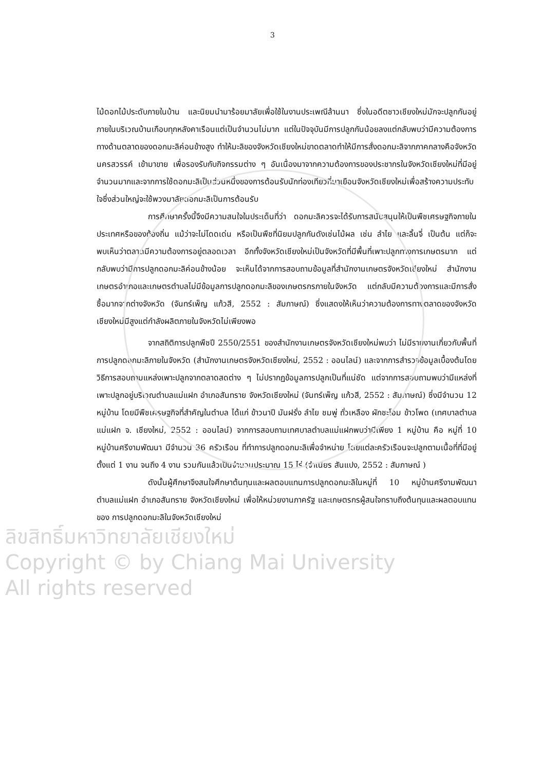3
ไม้ดอกไม้ประดับภายในบ้าน และนิยมนำมาร้อยมาลัยเพื่อใช้ในงานประเพณีล้านนา ซึ่งในอดีตชาวเชียงใหม่มักจะปลูกกันอยู่ภายในบริเวณบ้านเกือบทุกหลังคาเรือนแต่เป็นจำนวนไม่มาก แต่ในปัจจุบันมีการปลูกกันน้อยลงแต่กลับพบว่ามีความต้องการทางด้านตลาดของดอกมะลิค่อนข้างสูง ทำให้มะลิของจังหวัดเชียงใหม่ขาดตลาดทำให้มีการสั่งดอกมะลิจากภาคกลางคือจังหวัดนครสวรรค์ เข้ามาขาย เพื่อรองรับกับกิจกรรมต่าง ๆ อันเนื่องมาจากความต้องการของประชากรในจังหวัดเชียงใหม่ที่มีอยู่จำนวนมากและจากการใช้ดอกมะลิเป็นส่วนหนึ่งของการต้อนรับนักท่องเที่ยวที่มาเยือนจังหวัดเชียงใหม่เพื่อสร้างความประทับใจซึ่งส่วนใหญ่จะใช้พวงมาลัยดอกมะลิเป็นการต้อนรับ
การศึกษาครั้งนี้จึงมีความสนใจในประเด็นที่ว่า ดอกมะลิควรจะได้รับการสนับสนุนให้เป็นพืชเศรษฐกิจภายในประเทศหรือของท้องถิ่น แม้ว่าจะไม่โดดเด่น หรือเป็นพืชที่นิยมปลูกกันดังเช่นไม้ผล เช่น ลำไย และลิ้นจี่ เป็นต้น แต่ก็จะพบเห็นว่าตลาดมีความต้องการอยู่ตลอดเวลา อีกทั้งจังหวัดเชียงใหม่เป็นจังหวัดที่มีพื้นที่เพาะปลูกทางการเกษตรมาก แต่กลับพบว่ามีการปลูกดอกมะลิค่อนข้างน้อย จะเห็นได้จากการสอบถามข้อมูลที่สำนักงานเกษตรจังหวัดเชียงใหม่ สำนักงานเกษตรอำเภอและเกษตรตำบลไม่มีข้อมูลการปลูกดอกมะลิของเกษตรกรภายในจังหวัด แต่กลับมีความต้องการและมีการสั่งซื้อมากจากต่างจังหวัด (จันทร์เพ็ญ แก้วสี, 2552 : สัมภาษณ์) ซึ่งแสดงให้เห็นว่าความต้องการทางตลาดของจังหวัดเชียงใหม่มีสูงแต่กำลังผลิตภายในจังหวัดไม่เพียงพอ
จากสถิติการปลูกพืชปี 2550/2551 ของสำนักงานเกษตรจังหวัดเชียงใหม่พบว่า ไม่มีรายงานเกี่ยวกับพื้นที่การปลูกดอกมะลิภายในจังหวัด (สำนักงานเกษตรจังหวัดเชียงใหม่, 2552 : ออนไลน์) และจากการสำรวจข้อมูลเบื้องต้นโดยวิธีการสอบถามแหล่งเพาะปลูกจากตลาดสดต่าง ๆ ไม่ปรากฏข้อมูลการปลูกเป็นที่แน่ชัด แต่จากการสอบถามพบว่ามีแหล่งที่เพาะปลูกอยู่บริเวณตำบลแม่แฝก อำเภอสันทราย จังหวัดเชียงใหม่ (จันทร์เพ็ญ แก้วสี, 2552 : สัมภาษณ์) ซึ่งมีจำนวน 12 หมู่บ้าน โดยมีพืชเศรษฐกิจที่สำคัญในตำบล ได้แก่ ข้าวนาปี มันฝรั่ง ลำไย ชมพู่ ถั่วเหลือง ผักชะโอม ข้าวโพด (เทศบาลตำบลแม่แฝก จ. เชียงใหม่, 2552 : ออนไลน์) จากการสอบถามเทศบาลตำบลแม่แฝกพบว่ามีเพียง 1 หมู่บ้าน คือ หมู่ที่ 10 หมู่บ้านศรีงามพัฒนา มีจำนวน 36 ครัวเรือน ที่ทำการปลูกดอกมะลิเพื่อจำหน่าย โดยแต่ละครัวเรือนจะปลูกตามเนื้อที่ที่มีอยู่ ตั้งแต่ 1 งาน จนถึง 4 งาน รวมกันแล้วเป็นจำนวนประมาณ 15 ไร่ (จำเนียร สันแปง, 2552 : สัมภาษณ์ )
ดังนั้นผู้ศึกษาจึงสนใจศึกษาต้นทุนและผลตอบแทนการปลูกดอกมะลิในหมู่ที่ 10 หมู่บ้านศรีงามพัฒนา ตำบลแม่แฝก อำเภอสันทราย จังหวัดเชียงใหม่ เพื่อให้หน่วยงานภาครัฐ และเกษตรกรผู้สนใจทราบถึงต้นทุนและผลตอบแทนของ การปลูกดอกมะลิในจังหวัดเชียงใหม่
ลิขสิทธิ์มหาวิทยาลัยเชียงใหม่
Copyright © by Chiang Mai University
All rights reserved